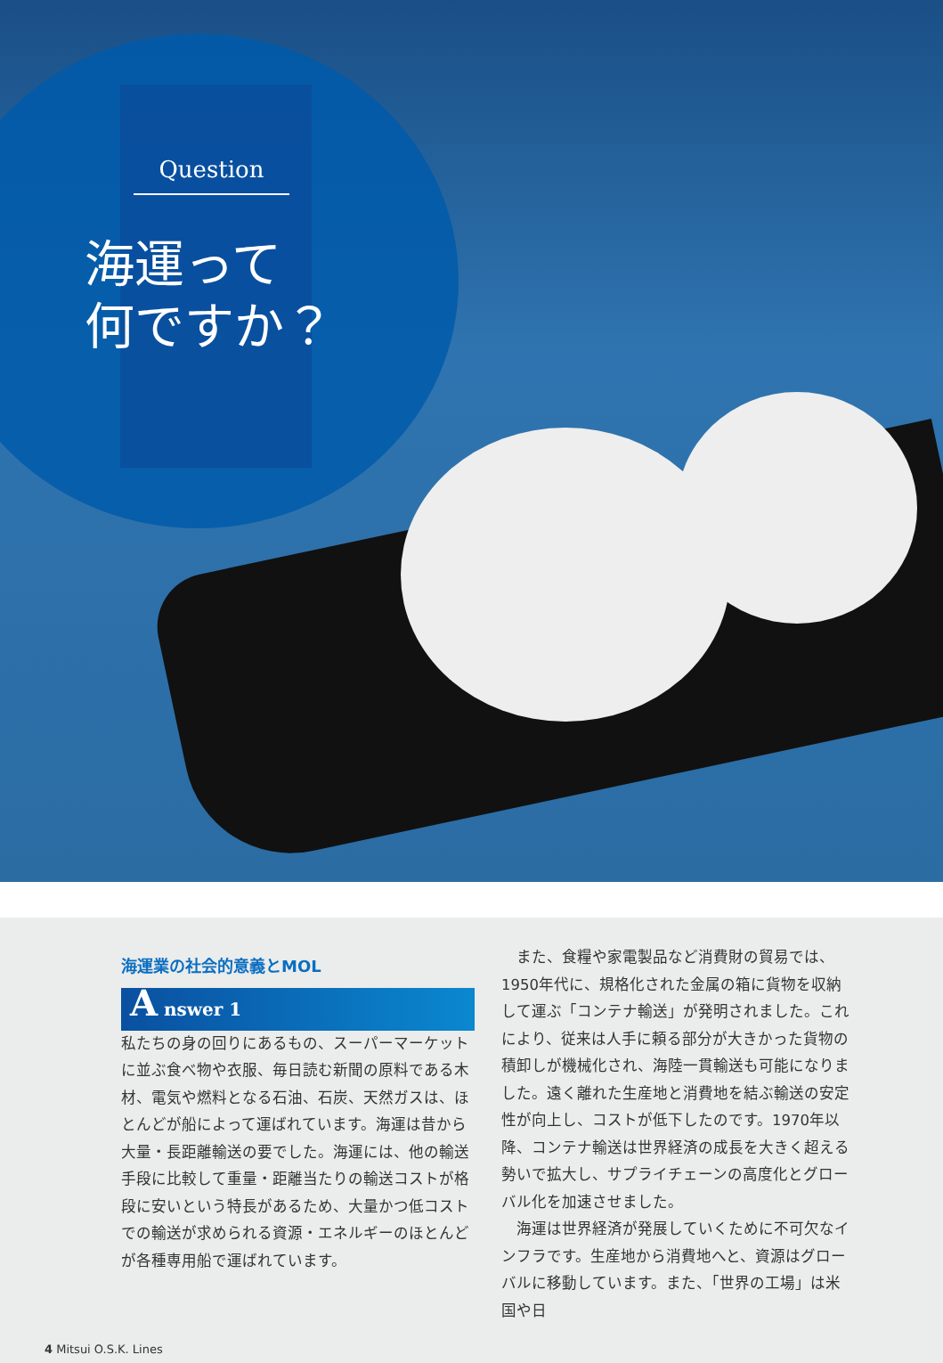Question
海運って
何ですか？
海運業の社会的意義とMOL
A nswer 1
私たちの身の回りにあるもの、スーパーマーケットに並ぶ食べ物や衣服、毎日読む新聞の原料である木材、電気や燃料となる石油、石炭、天然ガスは、ほとんどが船によって運ばれています。海運は昔から大量・長距離輸送の要でした。海運には、他の輸送手段に比較して重量・距離当たりの輸送コストが格段に安いという特長があるため、大量かつ低コストでの輸送が求められる資源・エネルギーのほとんどが各種専用船で運ばれています。
　また、食糧や家電製品など消費財の貿易では、1950年代に、規格化された金属の箱に貨物を収納して運ぶ「コンテナ輸送」が発明されました。これにより、従来は人手に頼る部分が大きかった貨物の積卸しが機械化され、海陸一貫輸送も可能になりました。遠く離れた生産地と消費地を結ぶ輸送の安定性が向上し、コストが低下したのです。1970年以降、コンテナ輸送は世界経済の成長を大きく超える勢いで拡大し、サプライチェーンの高度化とグローバル化を加速させました。
　海運は世界経済が発展していくために不可欠なインフラです。生産地から消費地へと、資源はグローバルに移動しています。また、「世界の工場」は米国や日
4 Mitsui O.S.K. Lines